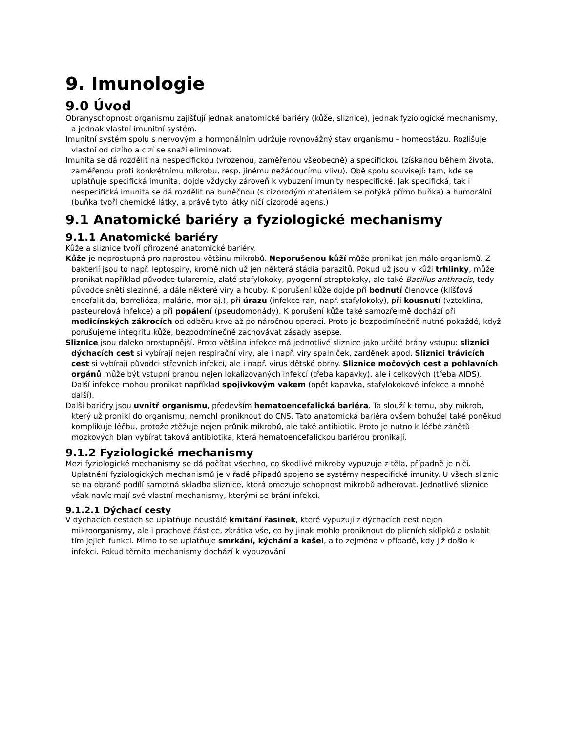9. Imunologie
9.0 Úvod
Obranyschopnost organismu zajišťují jednak anatomické bariéry (kůže, sliznice), jednak fyziologické mechanismy, a jednak vlastní imunitní systém.
Imunitní systém spolu s nervovým a hormonálním udržuje rovnovážný stav organismu – homeostázu. Rozlišuje vlastní od cizího a cizí se snaží eliminovat.
Imunita se dá rozdělit na nespecifickou (vrozenou, zaměřenou všeobecně) a specifickou (získanou během života, zaměřenou proti konkrétnímu mikrobu, resp. jinému nežádoucímu vlivu). Obě spolu souvisejí: tam, kde se uplatňuje specifická imunita, dojde vždycky zároveň k vybuzení imunity nespecifické. Jak specifická, tak i nespecifická imunita se dá rozdělit na buněčnou (s cizorodým materiálem se potýká přímo buňka) a humorální (buňka tvoří chemické látky, a právě tyto látky ničí cizorodé agens.)
9.1 Anatomické bariéry a fyziologické mechanismy
9.1.1 Anatomické bariéry
Kůže a sliznice tvoří přirozené anatomické bariéry.
Kůže je neprostupná pro naprostou většinu mikrobů. Neporušenou kůží může pronikat jen málo organismů. Z bakterií jsou to např. leptospiry, kromě nich už jen některá stádia parazitů. Pokud už jsou v kůži trhlinky, může pronikat například původce tularemie, zlaté stafylokoky, pyogenní streptokoky, ale také Bacillus anthracis, tedy původce sněti slezinné, a dále některé viry a houby. K porušení kůže dojde při bodnutí členovce (klíšťová encefalitida, borrelióza, malárie, mor aj.), při úrazu (infekce ran, např. stafylokoky), při kousnutí (vzteklina, pasteurelová infekce) a při popálení (pseudomonády). K porušení kůže také samozřejmě dochází při medicínských zákrocích od odběru krve až po náročnou operaci. Proto je bezpodmínečně nutné pokaždé, když porušujeme integritu kůže, bezpodmínečně zachovávat zásady asepse.
Sliznice jsou daleko prostupnější. Proto většina infekce má jednotlivé sliznice jako určité brány vstupu: sliznici dýchacích cest si vybírají nejen respirační viry, ale i např. viry spalniček, zarděnek apod. Sliznici trávicích cest si vybírají původci střevních infekcí, ale i např. virus dětské obrny. Sliznice močových cest a pohlavních orgánů může být vstupní branou nejen lokalizovaných infekcí (třeba kapavky), ale i celkových (třeba AIDS). Další infekce mohou pronikat například spojivkovým vakem (opět kapavka, stafylokokové infekce a mnohé další).
Další bariéry jsou uvnitř organismu, především hematoencefalická bariéra. Ta slouží k tomu, aby mikrob, který už pronikl do organismu, nemohl proniknout do CNS. Tato anatomická bariéra ovšem bohužel také poněkud komplikuje léčbu, protože ztěžuje nejen průnik mikrobů, ale také antibiotik. Proto je nutno k léčbě zánětů mozkových blan vybírat taková antibiotika, která hematoencefalickou bariérou pronikají.
9.1.2 Fyziologické mechanismy
Mezi fyziologické mechanismy se dá počítat všechno, co škodlivé mikroby vypuzuje z těla, případně je ničí. Uplatnění fyziologických mechanismů je v řadě případů spojeno se systémy nespecifické imunity. U všech sliznic se na obraně podílí samotná skladba sliznice, která omezuje schopnost mikrobů adherovat. Jednotlivé sliznice však navíc mají své vlastní mechanismy, kterými se brání infekci.
9.1.2.1 Dýchací cesty
V dýchacích cestách se uplatňuje neustálé kmitání řasinek, které vypuzují z dýchacích cest nejen mikroorganismy, ale i prachové částice, zkrátka vše, co by jinak mohlo proniknout do plicních sklípků a oslabit tím jejich funkci. Mimo to se uplatňuje smrkání, kýchání a kašel, a to zejména v případě, kdy již došlo k infekci. Pokud těmito mechanismy dochází k vypuzování